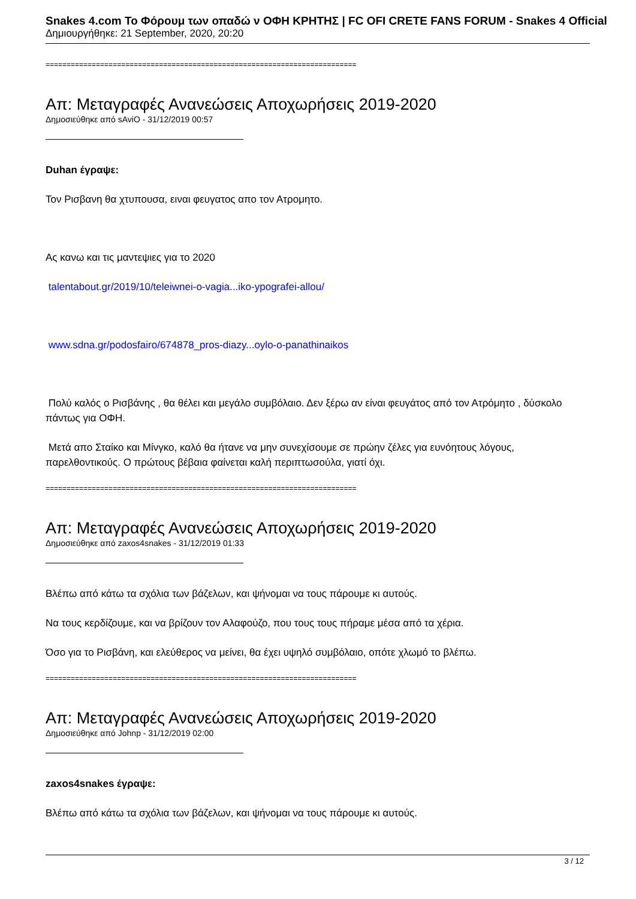Snakes 4.com Το Φόρουμ των οπαδώ ν ΟΦΗ ΚΡΗΤΗΣ | FC OFI CRETE FANS FORUM - Snakes 4 Official
Δημιουργήθηκε: 21 September, 2020, 20:20
==========================================================================
Απ: Μεταγραφές Ανανεώσεις Αποχωρήσεις 2019-2020
Δημοσιεύθηκε από sAviO - 31/12/2019 00:57
Duhan έγραψε:
Τον Ρισβανη θα χτυπουσα, ειναι φευγατος απο τον Ατρομητο.
Ας κανω και τις μαντεψιες για το 2020
talentabout.gr/2019/10/teleiwnei-o-vagia...iko-ypografei-allou/
www.sdna.gr/podosfairo/674878_pros-diazy...oylo-o-panathinaikos
Πολύ καλός ο Ρισβάνης , θα θέλει και μεγάλο συμβόλαιο. Δεν ξέρω αν είναι φευγάτος από τον Ατρόμητο , δύσκολο πάντως για ΟΦΗ.
Μετά απο Σταίκο και Μίνγκο, καλό θα ήτανε να μην συνεχίσουμε σε πρώην ζέλες για ευνόητους λόγους, παρελθοντικούς. Ο πρώτους βέβαια φαίνεται καλή περιπτωσούλα, γιατί όχι.
==========================================================================
Απ: Μεταγραφές Ανανεώσεις Αποχωρήσεις 2019-2020
Δημοσιεύθηκε από zaxos4snakes - 31/12/2019 01:33
Βλέπω από κάτω τα σχόλια των βάζελων, και ψήνομαι να τους πάρουμε κι αυτούς.
Να τους κερδίζουμε, και να βρίζουν τον Αλαφούζο, που τους τους πήραμε μέσα από τα χέρια.
Όσο για το Ρισβάνη, και ελεύθερος να μείνει, θα έχει υψηλό συμβόλαιο, οπότε χλωμό το βλέπω.
==========================================================================
Απ: Μεταγραφές Ανανεώσεις Αποχωρήσεις 2019-2020
Δημοσιεύθηκε από Johnp - 31/12/2019 02:00
zaxos4snakes έγραψε:
Βλέπω από κάτω τα σχόλια των βάζελων, και ψήνομαι να τους πάρουμε κι αυτούς.
3 / 12